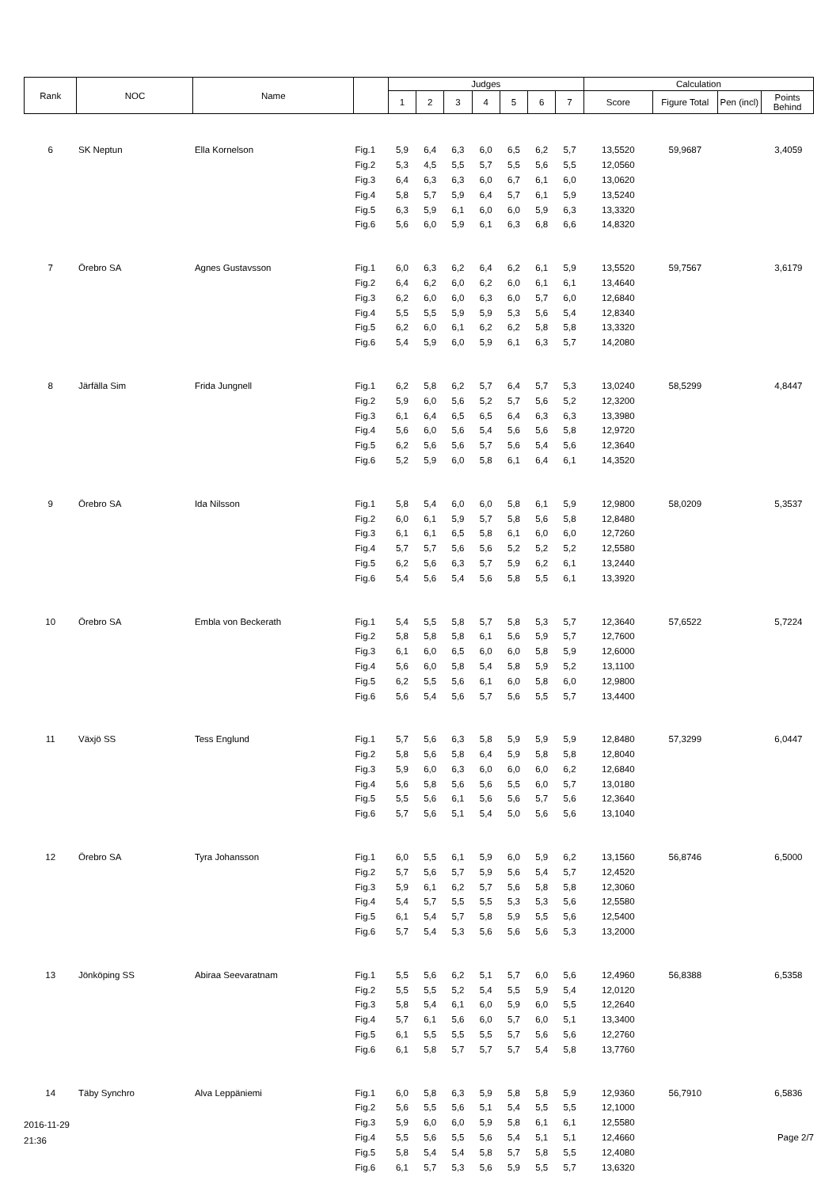| Rank | NOC | Name | | Judges | | | | | | | Calculation | | | |
| --- | --- | --- | --- | --- | --- | --- | --- | --- | --- | --- | --- | --- | --- | --- |
| | | | | 1 | 2 | 3 | 4 | 5 | 6 | 7 | Score | Figure Total | Pen (incl) | Points Behind |
| 6 | SK Neptun | Ella Kornelson | Fig.1 | 5,9 | 6,4 | 6,3 | 6,0 | 6,5 | 6,2 | 5,7 | 13,5520 | 59,9687 | | 3,4059 |
| | | | Fig.2 | 5,3 | 4,5 | 5,5 | 5,7 | 5,5 | 5,6 | 5,5 | 12,0560 | | | |
| | | | Fig.3 | 6,4 | 6,3 | 6,3 | 6,0 | 6,7 | 6,1 | 6,0 | 13,0620 | | | |
| | | | Fig.4 | 5,8 | 5,7 | 5,9 | 6,4 | 5,7 | 6,1 | 5,9 | 13,5240 | | | |
| | | | Fig.5 | 6,3 | 5,9 | 6,1 | 6,0 | 6,0 | 5,9 | 6,3 | 13,3320 | | | |
| | | | Fig.6 | 5,6 | 6,0 | 5,9 | 6,1 | 6,3 | 6,8 | 6,6 | 14,8320 | | | |
| 7 | Örebro SA | Agnes Gustavsson | Fig.1 | 6,0 | 6,3 | 6,2 | 6,4 | 6,2 | 6,1 | 5,9 | 13,5520 | 59,7567 | | 3,6179 |
| | | | Fig.2 | 6,4 | 6,2 | 6,0 | 6,2 | 6,0 | 6,1 | 6,1 | 13,4640 | | | |
| | | | Fig.3 | 6,2 | 6,0 | 6,0 | 6,3 | 6,0 | 5,7 | 6,0 | 12,6840 | | | |
| | | | Fig.4 | 5,5 | 5,5 | 5,9 | 5,9 | 5,3 | 5,6 | 5,4 | 12,8340 | | | |
| | | | Fig.5 | 6,2 | 6,0 | 6,1 | 6,2 | 6,2 | 5,8 | 5,8 | 13,3320 | | | |
| | | | Fig.6 | 5,4 | 5,9 | 6,0 | 5,9 | 6,1 | 6,3 | 5,7 | 14,2080 | | | |
| 8 | Järfälla Sim | Frida Jungnell | Fig.1 | 6,2 | 5,8 | 6,2 | 5,7 | 6,4 | 5,7 | 5,3 | 13,0240 | 58,5299 | | 4,8447 |
| | | | Fig.2 | 5,9 | 6,0 | 5,6 | 5,2 | 5,7 | 5,6 | 5,2 | 12,3200 | | | |
| | | | Fig.3 | 6,1 | 6,4 | 6,5 | 6,5 | 6,4 | 6,3 | 6,3 | 13,3980 | | | |
| | | | Fig.4 | 5,6 | 6,0 | 5,6 | 5,4 | 5,6 | 5,6 | 5,8 | 12,9720 | | | |
| | | | Fig.5 | 6,2 | 5,6 | 5,6 | 5,7 | 5,6 | 5,4 | 5,6 | 12,3640 | | | |
| | | | Fig.6 | 5,2 | 5,9 | 6,0 | 5,8 | 6,1 | 6,4 | 6,1 | 14,3520 | | | |
| 9 | Örebro SA | Ida Nilsson | Fig.1 | 5,8 | 5,4 | 6,0 | 6,0 | 5,8 | 6,1 | 5,9 | 12,9800 | 58,0209 | | 5,3537 |
| | | | Fig.2 | 6,0 | 6,1 | 5,9 | 5,7 | 5,8 | 5,6 | 5,8 | 12,8480 | | | |
| | | | Fig.3 | 6,1 | 6,1 | 6,5 | 5,8 | 6,1 | 6,0 | 6,0 | 12,7260 | | | |
| | | | Fig.4 | 5,7 | 5,7 | 5,6 | 5,6 | 5,2 | 5,2 | 5,2 | 12,5580 | | | |
| | | | Fig.5 | 6,2 | 5,6 | 6,3 | 5,7 | 5,9 | 6,2 | 6,1 | 13,2440 | | | |
| | | | Fig.6 | 5,4 | 5,6 | 5,4 | 5,6 | 5,8 | 5,5 | 6,1 | 13,3920 | | | |
| 10 | Örebro SA | Embla von Beckerath | Fig.1 | 5,4 | 5,5 | 5,8 | 5,7 | 5,8 | 5,3 | 5,7 | 12,3640 | 57,6522 | | 5,7224 |
| | | | Fig.2 | 5,8 | 5,8 | 5,8 | 6,1 | 5,6 | 5,9 | 5,7 | 12,7600 | | | |
| | | | Fig.3 | 6,1 | 6,0 | 6,5 | 6,0 | 6,0 | 5,8 | 5,9 | 12,6000 | | | |
| | | | Fig.4 | 5,6 | 6,0 | 5,8 | 5,4 | 5,8 | 5,9 | 5,2 | 13,1100 | | | |
| | | | Fig.5 | 6,2 | 5,5 | 5,6 | 6,1 | 6,0 | 5,8 | 6,0 | 12,9800 | | | |
| | | | Fig.6 | 5,6 | 5,4 | 5,6 | 5,7 | 5,6 | 5,5 | 5,7 | 13,4400 | | | |
| 11 | Växjö SS | Tess Englund | Fig.1 | 5,7 | 5,6 | 6,3 | 5,8 | 5,9 | 5,9 | 5,9 | 12,8480 | 57,3299 | | 6,0447 |
| | | | Fig.2 | 5,8 | 5,6 | 5,8 | 6,4 | 5,9 | 5,8 | 5,8 | 12,8040 | | | |
| | | | Fig.3 | 5,9 | 6,0 | 6,3 | 6,0 | 6,0 | 6,0 | 6,2 | 12,6840 | | | |
| | | | Fig.4 | 5,6 | 5,8 | 5,6 | 5,6 | 5,5 | 6,0 | 5,7 | 13,0180 | | | |
| | | | Fig.5 | 5,5 | 5,6 | 6,1 | 5,6 | 5,6 | 5,7 | 5,6 | 12,3640 | | | |
| | | | Fig.6 | 5,7 | 5,6 | 5,1 | 5,4 | 5,0 | 5,6 | 5,6 | 13,1040 | | | |
| 12 | Örebro SA | Tyra Johansson | Fig.1 | 6,0 | 5,5 | 6,1 | 5,9 | 6,0 | 5,9 | 6,2 | 13,1560 | 56,8746 | | 6,5000 |
| | | | Fig.2 | 5,7 | 5,6 | 5,7 | 5,9 | 5,6 | 5,4 | 5,7 | 12,4520 | | | |
| | | | Fig.3 | 5,9 | 6,1 | 6,2 | 5,7 | 5,6 | 5,8 | 5,8 | 12,3060 | | | |
| | | | Fig.4 | 5,4 | 5,7 | 5,5 | 5,5 | 5,3 | 5,3 | 5,6 | 12,5580 | | | |
| | | | Fig.5 | 6,1 | 5,4 | 5,7 | 5,8 | 5,9 | 5,5 | 5,6 | 12,5400 | | | |
| | | | Fig.6 | 5,7 | 5,4 | 5,3 | 5,6 | 5,6 | 5,6 | 5,3 | 13,2000 | | | |
| 13 | Jönköping SS | Abiraa Seevaratnam | Fig.1 | 5,5 | 5,6 | 6,2 | 5,1 | 5,7 | 6,0 | 5,6 | 12,4960 | 56,8388 | | 6,5358 |
| | | | Fig.2 | 5,5 | 5,5 | 5,2 | 5,4 | 5,5 | 5,9 | 5,4 | 12,0120 | | | |
| | | | Fig.3 | 5,8 | 5,4 | 6,1 | 6,0 | 5,9 | 6,0 | 5,5 | 12,2640 | | | |
| | | | Fig.4 | 5,7 | 6,1 | 5,6 | 6,0 | 5,7 | 6,0 | 5,1 | 13,3400 | | | |
| | | | Fig.5 | 6,1 | 5,5 | 5,5 | 5,5 | 5,7 | 5,6 | 5,6 | 12,2760 | | | |
| | | | Fig.6 | 6,1 | 5,8 | 5,7 | 5,7 | 5,7 | 5,4 | 5,8 | 13,7760 | | | |
| 14 | Täby Synchro | Alva Leppäniemi | Fig.1 | 6,0 | 5,8 | 6,3 | 5,9 | 5,8 | 5,8 | 5,9 | 12,9360 | 56,7910 | | 6,5836 |
| | | | Fig.2 | 5,6 | 5,5 | 5,6 | 5,1 | 5,4 | 5,5 | 5,5 | 12,1000 | | | |
| | | | Fig.3 | 5,9 | 6,0 | 6,0 | 5,9 | 5,8 | 6,1 | 6,1 | 12,5580 | | | |
| | | | Fig.4 | 5,5 | 5,6 | 5,5 | 5,6 | 5,4 | 5,1 | 5,1 | 12,4660 | | | |
| | | | Fig.5 | 5,8 | 5,4 | 5,4 | 5,8 | 5,7 | 5,8 | 5,5 | 12,4080 | | | |
| | | | Fig.6 | 6,1 | 5,7 | 5,3 | 5,6 | 5,9 | 5,5 | 5,7 | 13,6320 | | | |
2016-11-29
21:36
Page 2/7